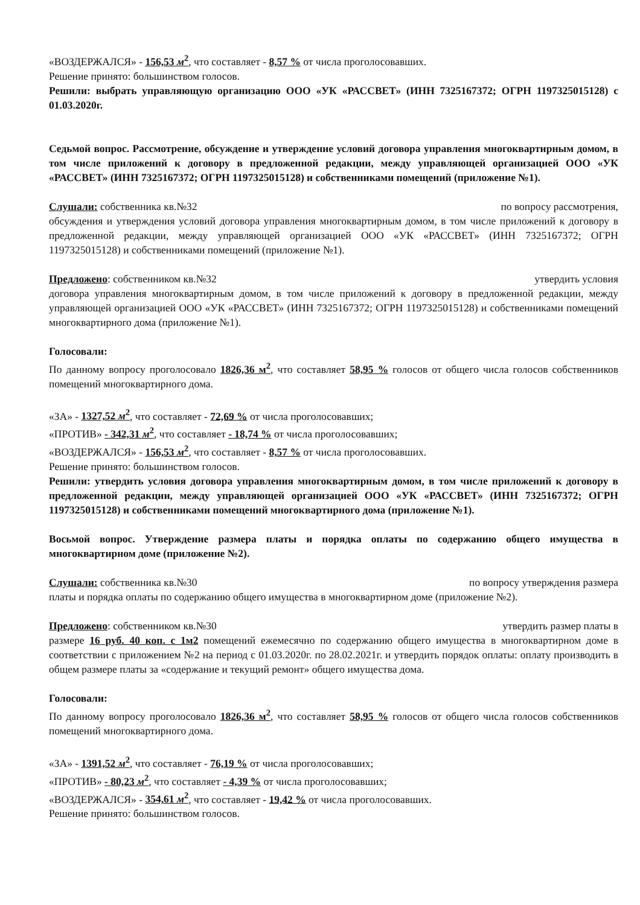«ВОЗДЕРЖАЛСЯ» - 156,53 м<sup>2</sup>, что составляет - 8,57 % от числа проголосовавших.
Решение принято: большинством голосов.
Решили: выбрать управляющую организацию ООО «УК «РАССВЕТ» (ИНН 7325167372; ОГРН 1197325015128) с 01.03.2020г.
Седьмой вопрос. Рассмотрение, обсуждение и утверждение условий договора управления многоквартирным домом, в том числе приложений к договору в предложенной редакции, между управляющей организацией ООО «УК «РАССВЕТ» (ИНН 7325167372; ОГРН 1197325015128) и собственниками помещений (приложение №1).
Слушали: собственника кв.№32 по вопросу рассмотрения,
обсуждения и утверждения условий договора управления многоквартирным домом, в том числе приложений к договору в предложенной редакции, между управляющей организацией ООО «УК «РАССВЕТ» (ИНН 7325167372; ОГРН 1197325015128) и собственниками помещений (приложение №1).
Предложено: собственником кв.№32 утвердить условия
договора управления многоквартирным домом, в том числе приложений к договору в предложенной редакции, между управляющей организацией ООО «УК «РАССВЕТ» (ИНН 7325167372; ОГРН 1197325015128) и собственниками помещений многоквартирного дома (приложение №1).
Голосовали:
По данному вопросу проголосовало 1826,36 м<sup>2</sup>, что составляет 58,95 % голосов от общего числа голосов собственников помещений многоквартирного дома.
«ЗА» - 1327,52 м<sup>2</sup>, что составляет - 72,69 % от числа проголосовавших;
«ПРОТИВ» - 342,31 м<sup>2</sup>, что составляет - 18,74 % от числа проголосовавших;
«ВОЗДЕРЖАЛСЯ» - 156,53 м<sup>2</sup>, что составляет - 8,57 % от числа проголосовавших.
Решение принято: большинством голосов.
Решили: утвердить условия договора управления многоквартирным домом, в том числе приложений к договору в предложенной редакции, между управляющей организацией ООО «УК «РАССВЕТ» (ИНН 7325167372; ОГРН 1197325015128) и собственниками помещений многоквартирного дома (приложение №1).
Восьмой вопрос. Утверждение размера платы и порядка оплаты по содержанию общего имущества в многоквартирном доме (приложение №2).
Слушали: собственника кв.№30 по вопросу утверждения размера
платы и порядка оплаты по содержанию общего имущества в многоквартирном доме (приложение №2).
Предложено: собственником кв.№30 утвердить размер платы в
размере 16 руб. 40 коп. с 1м2 помещений ежемесячно по содержанию общего имущества в многоквартирном доме в соответствии с приложением №2 на период с 01.03.2020г. по 28.02.2021г. и утвердить порядок оплаты: оплату производить в общем размере платы за «содержание и текущий ремонт» общего имущества дома.
Голосовали:
По данному вопросу проголосовало 1826,36 м<sup>2</sup>, что составляет 58,95 % голосов от общего числа голосов собственников помещений многоквартирного дома.
«ЗА» - 1391,52 м<sup>2</sup>, что составляет - 76,19 % от числа проголосовавших;
«ПРОТИВ» - 80,23 м<sup>2</sup>, что составляет - 4,39 % от числа проголосовавших;
«ВОЗДЕРЖАЛСЯ» - 354,61 м<sup>2</sup>, что составляет - 19,42 % от числа проголосовавших.
Решение принято: большинством голосов.